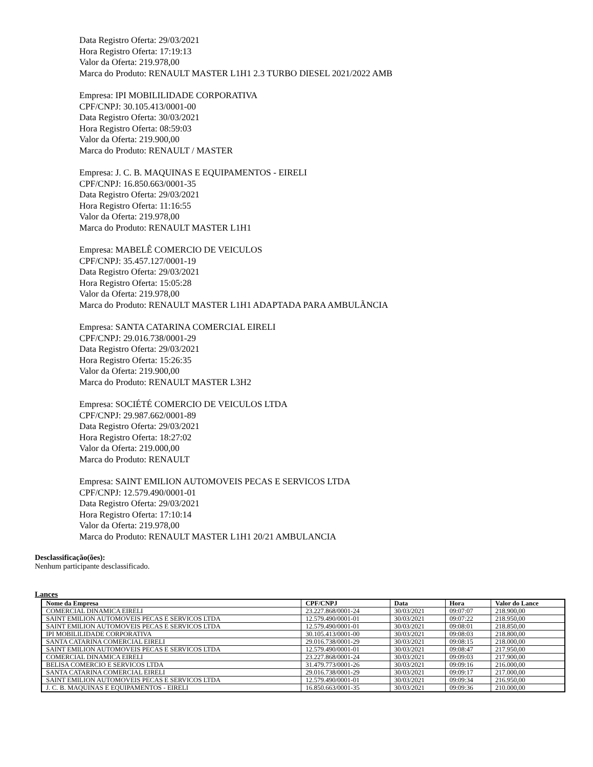Data Registro Oferta: 29/03/2021
Hora Registro Oferta: 17:19:13
Valor da Oferta: 219.978,00
Marca do Produto: RENAULT MASTER L1H1 2.3 TURBO DIESEL 2021/2022 AMB
Empresa: IPI MOBILILIDADE CORPORATIVA
CPF/CNPJ: 30.105.413/0001-00
Data Registro Oferta: 30/03/2021
Hora Registro Oferta: 08:59:03
Valor da Oferta: 219.900,00
Marca do Produto: RENAULT / MASTER
Empresa: J. C. B. MAQUINAS E EQUIPAMENTOS - EIRELI
CPF/CNPJ: 16.850.663/0001-35
Data Registro Oferta: 29/03/2021
Hora Registro Oferta: 11:16:55
Valor da Oferta: 219.978,00
Marca do Produto: RENAULT MASTER L1H1
Empresa: MABELÊ COMERCIO DE VEICULOS
CPF/CNPJ: 35.457.127/0001-19
Data Registro Oferta: 29/03/2021
Hora Registro Oferta: 15:05:28
Valor da Oferta: 219.978,00
Marca do Produto: RENAULT MASTER L1H1 ADAPTADA PARA AMBULÃNCIA
Empresa: SANTA CATARINA COMERCIAL EIRELI
CPF/CNPJ: 29.016.738/0001-29
Data Registro Oferta: 29/03/2021
Hora Registro Oferta: 15:26:35
Valor da Oferta: 219.900,00
Marca do Produto: RENAULT MASTER L3H2
Empresa: SOCIÉTÉ COMERCIO DE VEICULOS LTDA
CPF/CNPJ: 29.987.662/0001-89
Data Registro Oferta: 29/03/2021
Hora Registro Oferta: 18:27:02
Valor da Oferta: 219.000,00
Marca do Produto: RENAULT
Empresa: SAINT EMILION AUTOMOVEIS PECAS E SERVICOS LTDA
CPF/CNPJ: 12.579.490/0001-01
Data Registro Oferta: 29/03/2021
Hora Registro Oferta: 17:10:14
Valor da Oferta: 219.978,00
Marca do Produto: RENAULT MASTER L1H1 20/21 AMBULANCIA
Desclassificação(ões):
Nenhum participante desclassificado.
Lances
| Nome da Empresa | CPF/CNPJ | Data | Hora | Valor do Lance |
| --- | --- | --- | --- | --- |
| COMERCIAL DINAMICA EIRELI | 23.227.868/0001-24 | 30/03/2021 | 09:07:07 | 218.900,00 |
| SAINT EMILION AUTOMOVEIS PECAS E SERVICOS LTDA | 12.579.490/0001-01 | 30/03/2021 | 09:07:22 | 218.950,00 |
| SAINT EMILION AUTOMOVEIS PECAS E SERVICOS LTDA | 12.579.490/0001-01 | 30/03/2021 | 09:08:01 | 218.850,00 |
| IPI MOBILILIDADE CORPORATIVA | 30.105.413/0001-00 | 30/03/2021 | 09:08:03 | 218.800,00 |
| SANTA CATARINA COMERCIAL EIRELI | 29.016.738/0001-29 | 30/03/2021 | 09:08:15 | 218.000,00 |
| SAINT EMILION AUTOMOVEIS PECAS E SERVICOS LTDA | 12.579.490/0001-01 | 30/03/2021 | 09:08:47 | 217.950,00 |
| COMERCIAL DINAMICA EIRELI | 23.227.868/0001-24 | 30/03/2021 | 09:09:03 | 217.900,00 |
| BELISA COMERCIO E SERVICOS LTDA | 31.479.773/0001-26 | 30/03/2021 | 09:09:16 | 216.000,00 |
| SANTA CATARINA COMERCIAL EIRELI | 29.016.738/0001-29 | 30/03/2021 | 09:09:17 | 217.000,00 |
| SAINT EMILION AUTOMOVEIS PECAS E SERVICOS LTDA | 12.579.490/0001-01 | 30/03/2021 | 09:09:34 | 216.950,00 |
| J. C. B. MAQUINAS E EQUIPAMENTOS - EIRELI | 16.850.663/0001-35 | 30/03/2021 | 09:09:36 | 210.000,00 |